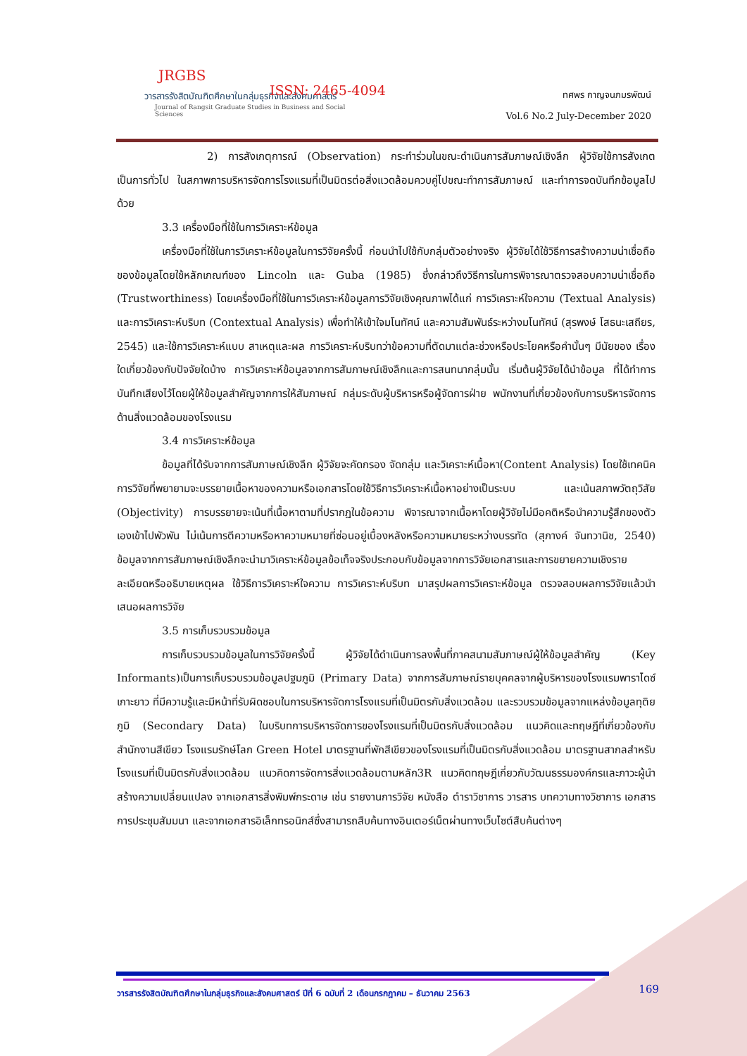JRGBS
วารสารรังสิตบัณฑิตศึกษาในกลุ่มธุรกิจและสังคมศาสตร์
Journal of Rangsit Graduate Studies in Business and Social Sciences
ISSN: 2465-4094
ทศพร กาญจนภมรพัฒน์
Vol.6 No.2 July-December 2020
2) การสังเกตุการณ์ (Observation) กระทำร่วมในขณะดำเนินการสัมภาษณ์เชิงลึก ผู้วิจัยใช้การสังเกตเป็นการทั่วไป ในสภาพการบริหารจัดการโรงแรมที่เป็นมิตรต่อสิ่งแวดล้อมควบคู่ไปขณะทำการสัมภาษณ์ และทำการจดบันทึกข้อมูลไปด้วย
3.3 เครื่องมือที่ใช้ในการวิเคราะห์ข้อมูล
เครื่องมือที่ใช้ในการวิเคราะห์ข้อมูลในการวิจัยครั้งนี้ ก่อนนำไปใช้กับกลุ่มตัวอย่างจริง ผู้วิจัยได้ใช้วิธีการสร้างความน่าเชื่อถือของข้อมูลโดยใช้หลักเกณฑ์ของ Lincoln และ Guba (1985) ซึ่งกล่าวถึงวิธีการในการพิจารณาตรวจสอบความน่าเชื่อถือ (Trustworthiness) โดยเครื่องมือที่ใช้ในการวิเคราะห์ข้อมูลการวิจัยเชิงคุณภาพได้แก่ การวิเคราะห์ใจความ (Textual Analysis) และการวิเคราะห์บริบท (Contextual Analysis) เพื่อทำให้เข้าใจมโนทัศน์ และความสัมพันธ์ระหว่างมโนทัศน์ (สุรพงษ์ โสธนะเสถียร, 2545) และใช้การวิเคราะห์แบบ สาเหตุและผล การวิเคราะห์บริบทว่าข้อความที่ตัดมาแต่ละช่วงหรือประโยคหรือคำนั้นๆ มีนัยของ เรื่องใดเกี่ยวข้องกับปัจจัยใดบ้าง การวิเคราะห์ข้อมูลจากการสัมภาษณ์เชิงลึกและการสนทนากลุ่มนั้น เริ่มต้นผู้วิจัยได้นำข้อมูล ที่ได้ทำการบันทึกเสียงไว้โดยผู้ให้ข้อมูลสำคัญจากการให้สัมภาษณ์ กลุ่มระดับผู้บริหารหรือผู้จัดการฝ่าย พนักงานที่เกี่ยวข้องกับการบริหารจัดการด้านสิ่งแวดล้อมของโรงแรม
3.4 การวิเคราะห์ข้อมูล
ข้อมูลที่ได้รับจากการสัมภาษณ์เชิงลึก ผู้วิจัยจะคัดกรอง จัดกลุ่ม และวิเคราะห์เนื้อหา(Content Analysis) โดยใช้เทคนิคการวิจัยที่พยายามจะบรรยายเนื้อหาของความหรือเอกสารโดยใช้วิธีการวิเคราะห์เนื้อหาอย่างเป็นระบบ และเน้นสภาพวัตถุวิสัย (Objectivity) การบรรยายจะเน้นที่เนื้อหาตามที่ปรากฏในข้อความ พิจารณาจากเนื้อหาโดยผู้วิจัยไม่มีอคติหรือนำความรู้สึกของตัวเองเข้าไปพัวพัน ไม่เน้นการตีความหรือหาความหมายที่ซ่อนอยู่เบื้องหลังหรือความหมายระหว่างบรรทัด (สุภางค์ จันทวานิช, 2540) ข้อมูลจากการสัมภาษณ์เชิงลึกจะนำมาวิเคราะห์ข้อมูลข้อเท็จจริงประกอบกับข้อมูลจากการวิจัยเอกสารและการขยายความเชิงรายละเอียดหรืออธิบายเหตุผล ใช้วิธีการวิเคราะห์ใจความ การวิเคราะห์บริบท มาสรุปผลการวิเคราะห์ข้อมูล ตรวจสอบผลการวิจัยแล้วนำเสนอผลการวิจัย
3.5 การเก็บรวบรวมข้อมูล
การเก็บรวบรวมข้อมูลในการวิจัยครั้งนี้ ผู้วิจัยได้ดำเนินการลงพื้นที่ภาคสนามสัมภาษณ์ผู้ให้ข้อมูลสำคัญ (Key Informants)เป็นการเก็บรวบรวมข้อมูลปฐมภูมิ (Primary Data) จากการสัมภาษณ์รายบุคคลจากผู้บริหารของโรงแรมพาราไดซ์เกาะยาว ที่มีความรู้และมีหน้าที่รับผิดชอบในการบริหารจัดการโรงแรมที่เป็นมิตรกับสิ่งแวดล้อม และรวบรวมข้อมูลจากแหล่งข้อมูลทุติยภูมิ (Secondary Data) ในบริบทการบริหารจัดการของโรงแรมที่เป็นมิตรกับสิ่งแวดล้อม แนวคิดและทฤษฎีที่เกี่ยวข้องกับสำนักงานสีเขียว โรงแรมรักษ์โลก Green Hotel มาตรฐานที่พักสีเขียวของโรงแรมที่เป็นมิตรกับสิ่งแวดล้อม มาตรฐานสากลสำหรับโรงแรมที่เป็นมิตรกับสิ่งแวดล้อม แนวคิดการจัดการสิ่งแวดล้อมตามหลัก3R แนวคิดทฤษฎีเกี่ยวกับวัฒนธรรมองค์กรและภาวะผู้นำสร้างความเปลี่ยนแปลง จากเอกสารสิ่งพิมพ์กระดาษ เช่น รายงานการวิจัย หนังสือ ตำราวิชาการ วารสาร บทความทางวิชาการ เอกสารการประชุมสัมมนา และจากเอกสารอิเล็กทรอนิกส์ซึ่งสามารถสืบค้นทางอินเตอร์เน็ตผ่านทางเว็บไซต์สืบค้นต่างๆ
วารสารรังสิตบัณฑิตศึกษาในกลุ่มธุรกิจและสังคมศาสตร์ ปีที่ 6 ฉบับที่ 2 เดือนกรกฎาคม – ธันวาคม 2563 169